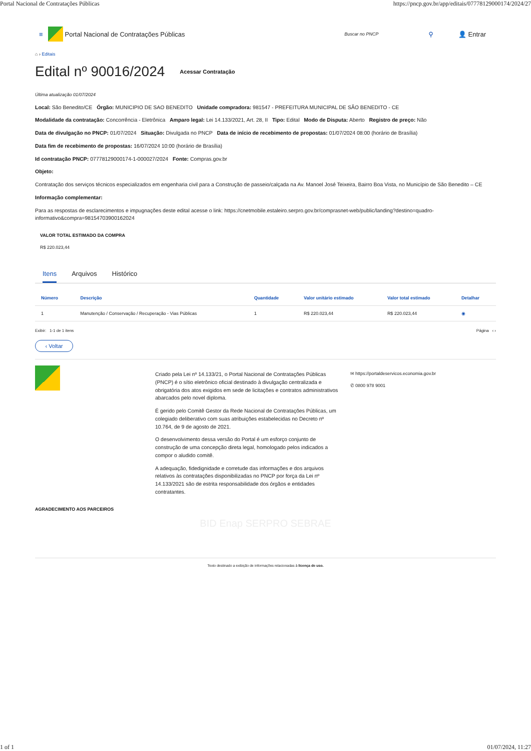Portal Nacional de Contratações Públicas https://pncp.gov.br/app/editais/07778129000174/2024/27
≡ Portal Nacional de Contratações Públicas Buscar no PNCP ⚲ 👤 Entrar
⌂ › Editais
Edital nº 90016/2024
Acessar Contratação
Última atualização 01/07/2024
Local: São Benedito/CE Órgão: MUNICIPIO DE SAO BENEDITO Unidade compradora: 981547 - PREFEITURA MUNICIPAL DE SÃO BENEDITO - CE
Modalidade da contratação: Concorrência - Eletrônica Amparo legal: Lei 14.133/2021, Art. 28, II Tipo: Edital Modo de Disputa: Aberto Registro de preço: Não
Data de divulgação no PNCP: 01/07/2024 Situação: Divulgada no PNCP Data de início de recebimento de propostas: 01/07/2024 08:00 (horário de Brasília)
Data fim de recebimento de propostas: 16/07/2024 10:00 (horário de Brasília)
Id contratação PNCP: 07778129000174-1-000027/2024 Fonte: Compras.gov.br
Objeto:
Contratação dos serviços técnicos especializados em engenharia civil para a Construção de passeio/calçada na Av. Manoel José Teixeira, Bairro Boa Vista, no Município de São Benedito – CE
Informação complementar:
Para as respostas de esclarecimentos e impugnações deste edital acesse o link: https://cnetmobile.estaleiro.serpro.gov.br/comprasnet-web/public/landing?destino=quadro-informativo&compra=98154703900162024
VALOR TOTAL ESTIMADO DA COMPRA
R$ 220.023,44
Itens Arquivos Histórico
| Número | Descrição | Quantidade | Valor unitário estimado | Valor total estimado | Detalhar |
| --- | --- | --- | --- | --- | --- |
| 1 | Manutenção / Conservação / Recuperação - Vias Públicas | 1 | R$ 220.023,44 | R$ 220.023,44 | ◉ |
Exibir: 1-1 de 1 itens Página ‹ ›
‹ Voltar
Criado pela Lei nº 14.133/21, o Portal Nacional de Contratações Públicas (PNCP) é o sítio eletrônico oficial destinado à divulgação centralizada e obrigatória dos atos exigidos em sede de licitações e contratos administrativos abarcados pelo novel diploma.
É gerido pelo Comitê Gestor da Rede Nacional de Contratações Públicas, um colegiado deliberativo com suas atribuições estabelecidas no Decreto nº 10.764, de 9 de agosto de 2021.
O desenvolvimento dessa versão do Portal é um esforço conjunto de construção de uma concepção direta legal, homologado pelos indicados a compor o aludido comitê.
A adequação, fidedignidade e corretude das informações e dos arquivos relativos às contratações disponibilizadas no PNCP por força da Lei nº 14.133/2021 são de estrita responsabilidade dos órgãos e entidades contratantes.
✉ https://portaldeservicos.economia.gov.br
✆ 0800 978 9001
AGRADECIMENTO AOS PARCEIROS
BID Enap SERPRO SEBRAE
Texto destinado a exibição de informações relacionadas à licença de uso.
1 of 1 01/07/2024, 11:27